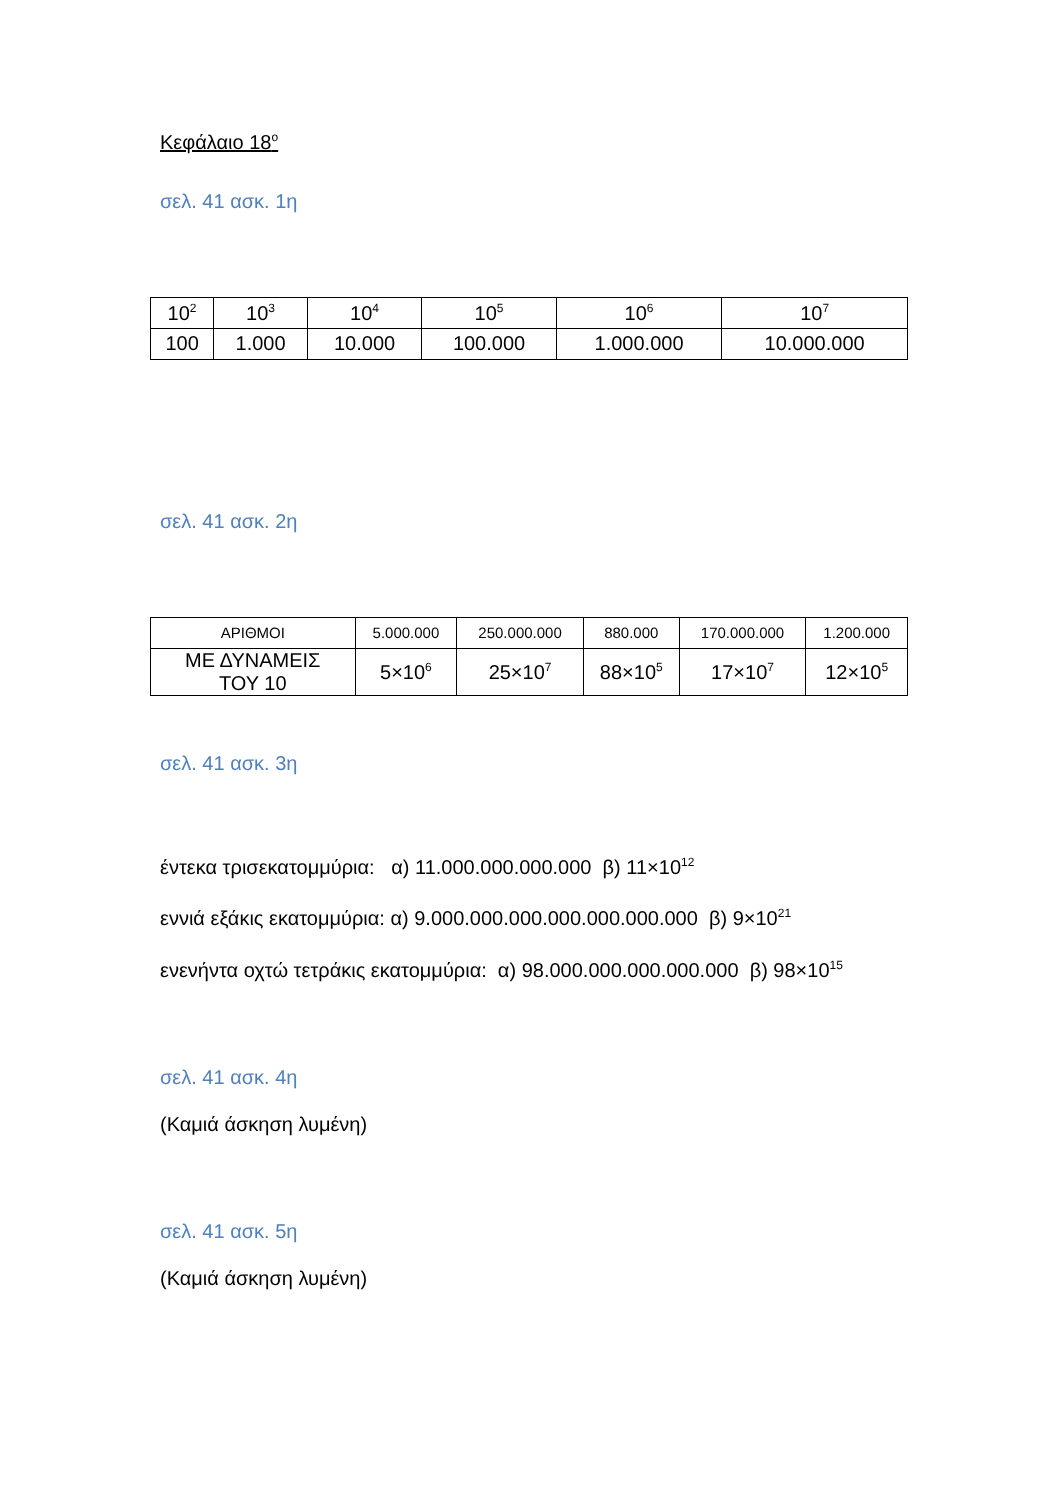Κεφάλαιο 18<sup>ο</sup>
σελ. 41 ασκ. 1η
| 10<sup>2</sup> | 10<sup>3</sup> | 10<sup>4</sup> | 10<sup>5</sup> | 10<sup>6</sup> | 10<sup>7</sup> |
| 100 | 1.000 | 10.000 | 100.000 | 1.000.000 | 10.000.000 |
σελ. 41 ασκ. 2η
| ΑΡΙΘΜΟΙ | 5.000.000 | 250.000.000 | 880.000 | 170.000.000 | 1.200.000 |
| ΜΕ ΔΥΝΑΜΕΙΣ ΤΟΥ 10 | 5×10<sup>6</sup> | 25×10<sup>7</sup> | 88×10<sup>5</sup> | 17×10<sup>7</sup> | 12×10<sup>5</sup> |
σελ. 41 ασκ. 3η
έντεκα τρισεκατομμύρια: α) 11.000.000.000.000 β) 11×10<sup>12</sup>
εννιά εξάκις εκατομμύρια: α) 9.000.000.000.000.000.000.000 β) 9×10<sup>21</sup>
ενενήντα οχτώ τετράκις εκατομμύρια: α) 98.000.000.000.000.000 β) 98×10<sup>15</sup>
σελ. 41 ασκ. 4η
(Καμιά άσκηση λυμένη)
σελ. 41 ασκ. 5η
(Καμιά άσκηση λυμένη)